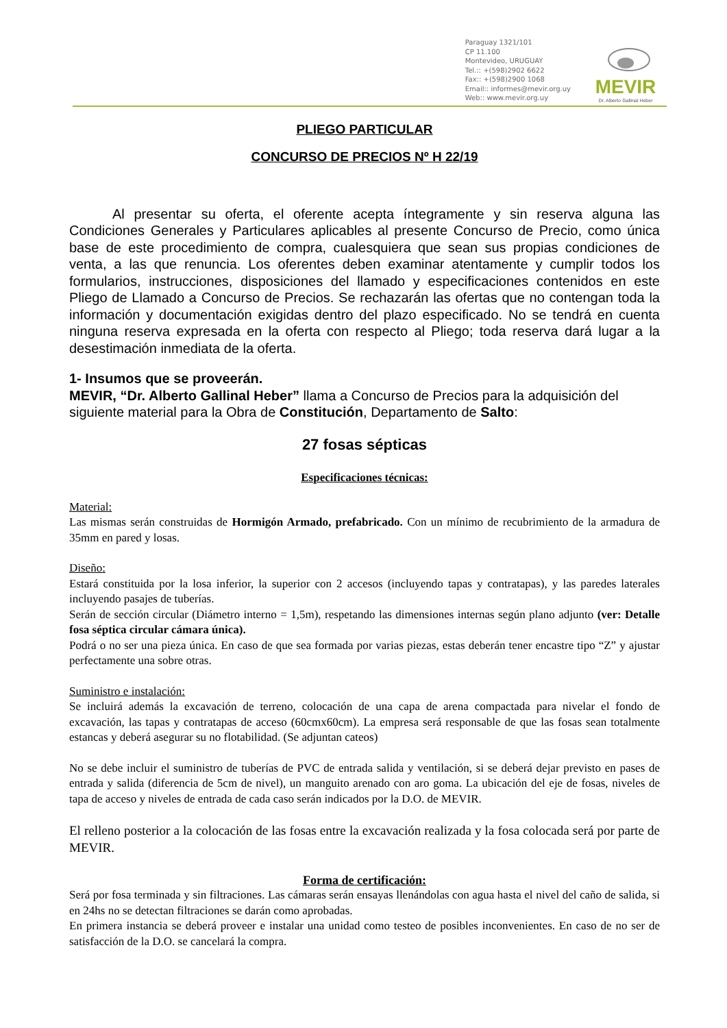Paraguay 1321/101
CP 11.100
Montevideo, URUGUAY
Tel.:: +(598)2902 6622
Fax:: +(598)2900 1068
Email:: informes@mevir.org.uy
Web:: www.mevir.org.uy
MEVIR
Dr. Alberto Gallinal Heber
PLIEGO PARTICULAR
CONCURSO DE PRECIOS Nº H 22/19
Al presentar su oferta, el oferente acepta íntegramente y sin reserva alguna las Condiciones Generales y Particulares aplicables al presente Concurso de Precio, como única base de este procedimiento de compra, cualesquiera que sean sus propias condiciones de venta, a las que renuncia. Los oferentes deben examinar atentamente y cumplir todos los formularios, instrucciones, disposiciones del llamado y especificaciones contenidos en este Pliego de Llamado a Concurso de Precios. Se rechazarán las ofertas que no contengan toda la información y documentación exigidas dentro del plazo especificado. No se tendrá en cuenta ninguna reserva expresada en la oferta con respecto al Pliego; toda reserva dará lugar a la desestimación inmediata de la oferta.
1- Insumos que se proveerán.
MEVIR, “Dr. Alberto Gallinal Heber” llama a Concurso de Precios para la adquisición del siguiente material para la Obra de Constitución, Departamento de Salto:
27 fosas sépticas
Especificaciones técnicas:
Material:
Las mismas serán construidas de Hormigón Armado, prefabricado. Con un mínimo de recubrimiento de la armadura de 35mm en pared y losas.
Diseño:
Estará constituida por la losa inferior, la superior con 2 accesos (incluyendo tapas y contratapas), y las paredes laterales incluyendo pasajes de tuberías.
Serán de sección circular (Diámetro interno = 1,5m), respetando las dimensiones internas según plano adjunto (ver: Detalle fosa séptica circular cámara única).
Podrá o no ser una pieza única. En caso de que sea formada por varias piezas, estas deberán tener encastre tipo “Z” y ajustar perfectamente una sobre otras.
Suministro e instalación:
Se incluirá además la excavación de terreno, colocación de una capa de arena compactada para nivelar el fondo de excavación, las tapas y contratapas de acceso (60cmx60cm). La empresa será responsable de que las fosas sean totalmente estancas y deberá asegurar su no flotabilidad. (Se adjuntan cateos)
No se debe incluir el suministro de tuberías de PVC de entrada salida y ventilación, si se deberá dejar previsto en pases de entrada y salida (diferencia de 5cm de nivel), un manguito arenado con aro goma. La ubicación del eje de fosas, niveles de tapa de acceso y niveles de entrada de cada caso serán indicados por la D.O. de MEVIR.
El relleno posterior a la colocación de las fosas entre la excavación realizada y la fosa colocada será por parte de MEVIR.
Forma de certificación:
Será por fosa terminada y sin filtraciones. Las cámaras serán ensayas llenándolas con agua hasta el nivel del caño de salida, si en 24hs no se detectan filtraciones se darán como aprobadas.
En primera instancia se deberá proveer e instalar una unidad como testeo de posibles inconvenientes. En caso de no ser de satisfacción de la D.O. se cancelará la compra.